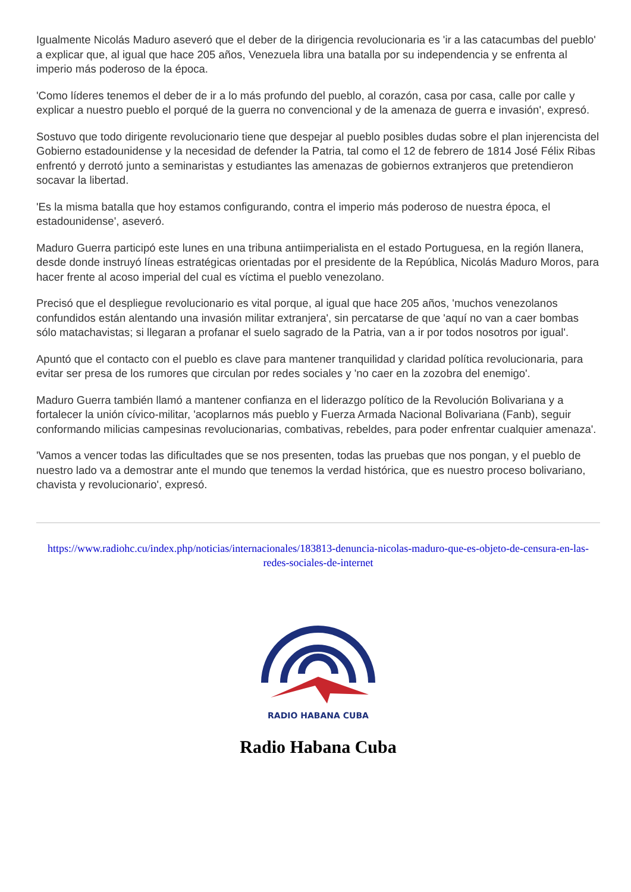Igualmente Nicolás Maduro aseveró que el deber de la dirigencia revolucionaria es 'ir a las catacumbas del pueblo' a explicar que, al igual que hace 205 años, Venezuela libra una batalla por su independencia y se enfrenta al imperio más poderoso de la época.
'Como líderes tenemos el deber de ir a lo más profundo del pueblo, al corazón, casa por casa, calle por calle y explicar a nuestro pueblo el porqué de la guerra no convencional y de la amenaza de guerra e invasión', expresó.
Sostuvo que todo dirigente revolucionario tiene que despejar al pueblo posibles dudas sobre el plan injerencista del Gobierno estadounidense y la necesidad de defender la Patria, tal como el 12 de febrero de 1814 José Félix Ribas enfrentó y derrotó junto a seminaristas y estudiantes las amenazas de gobiernos extranjeros que pretendieron socavar la libertad.
'Es la misma batalla que hoy estamos configurando, contra el imperio más poderoso de nuestra época, el estadounidense', aseveró.
Maduro Guerra participó este lunes en una tribuna antiimperialista en el estado Portuguesa, en la región llanera, desde donde instruyó líneas estratégicas orientadas por el presidente de la República, Nicolás Maduro Moros, para hacer frente al acoso imperial del cual es víctima el pueblo venezolano.
Precisó que el despliegue revolucionario es vital porque, al igual que hace 205 años, 'muchos venezolanos confundidos están alentando una invasión militar extranjera', sin percatarse de que 'aquí no van a caer bombas sólo matachavistas; si llegaran a profanar el suelo sagrado de la Patria, van a ir por todos nosotros por igual'.
Apuntó que el contacto con el pueblo es clave para mantener tranquilidad y claridad política revolucionaria, para evitar ser presa de los rumores que circulan por redes sociales y 'no caer en la zozobra del enemigo'.
Maduro Guerra también llamó a mantener confianza en el liderazgo político de la Revolución Bolivariana y a fortalecer la unión cívico-militar, 'acoplarnos más pueblo y Fuerza Armada Nacional Bolivariana (Fanb), seguir conformando milicias campesinas revolucionarias, combativas, rebeldes, para poder enfrentar cualquier amenaza'.
'Vamos a vencer todas las dificultades que se nos presenten, todas las pruebas que nos pongan, y el pueblo de nuestro lado va a demostrar ante el mundo que tenemos la verdad histórica, que es nuestro proceso bolivariano, chavista y revolucionario', expresó.
https://www.radiohc.cu/index.php/noticias/internacionales/183813-denuncia-nicolas-maduro-que-es-objeto-de-censura-en-las-redes-sociales-de-internet
RADIO HABANA CUBA
Radio Habana Cuba